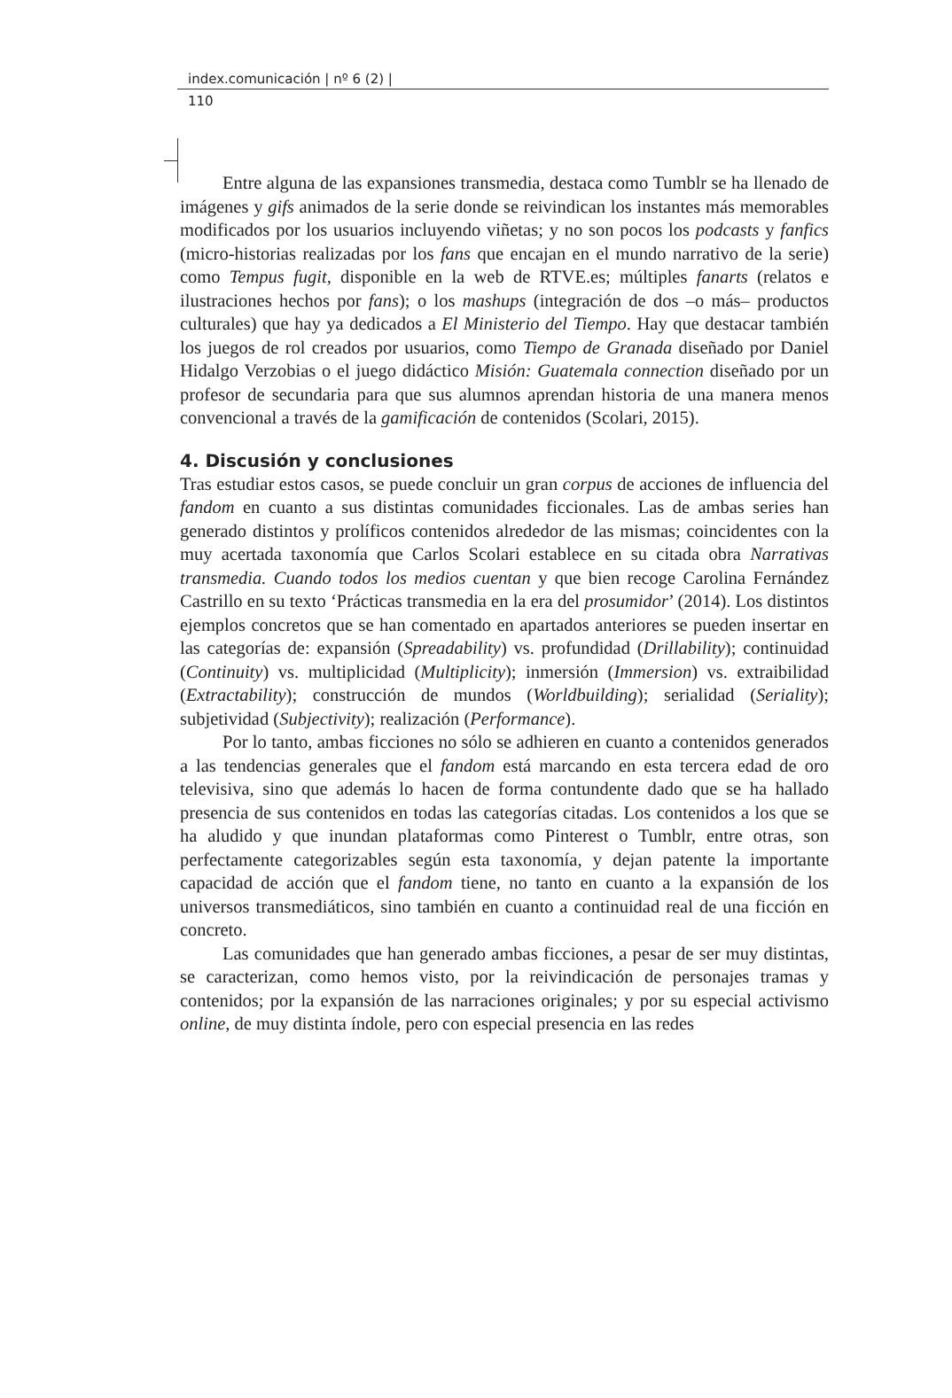index.comunicación | nº 6 (2) |
110
Entre alguna de las expansiones transmedia, destaca como Tumblr se ha llenado de imágenes y gifs animados de la serie donde se reivindican los instantes más memorables modificados por los usuarios incluyendo viñetas; y no son pocos los podcasts y fanfics (micro-historias realizadas por los fans que encajan en el mundo narrativo de la serie) como Tempus fugit, disponible en la web de RTVE.es; múltiples fanarts (relatos e ilustraciones hechos por fans); o los mashups (integración de dos –o más– productos culturales) que hay ya dedicados a El Ministerio del Tiempo. Hay que destacar también los juegos de rol creados por usuarios, como Tiempo de Granada diseñado por Daniel Hidalgo Verzobias o el juego didáctico Misión: Guatemala connection diseñado por un profesor de secundaria para que sus alumnos aprendan historia de una manera menos convencional a través de la gamificación de contenidos (Scolari, 2015).
4. Discusión y conclusiones
Tras estudiar estos casos, se puede concluir un gran corpus de acciones de influencia del fandom en cuanto a sus distintas comunidades ficcionales. Las de ambas series han generado distintos y prolíficos contenidos alrededor de las mismas; coincidentes con la muy acertada taxonomía que Carlos Scolari establece en su citada obra Narrativas transmedia. Cuando todos los medios cuentan y que bien recoge Carolina Fernández Castrillo en su texto ‘Prácticas transmedia en la era del prosumidor’ (2014). Los distintos ejemplos concretos que se han comentado en apartados anteriores se pueden insertar en las categorías de: expansión (Spreadability) vs. profundidad (Drillability); continuidad (Continuity) vs. multiplicidad (Multiplicity); inmersión (Immersion) vs. extraibilidad (Extractability); construcción de mundos (Worldbuilding); serialidad (Seriality); subjetividad (Subjectivity); realización (Performance).
Por lo tanto, ambas ficciones no sólo se adhieren en cuanto a contenidos generados a las tendencias generales que el fandom está marcando en esta tercera edad de oro televisiva, sino que además lo hacen de forma contundente dado que se ha hallado presencia de sus contenidos en todas las categorías citadas. Los contenidos a los que se ha aludido y que inundan plataformas como Pinterest o Tumblr, entre otras, son perfectamente categorizables según esta taxonomía, y dejan patente la importante capacidad de acción que el fandom tiene, no tanto en cuanto a la expansión de los universos transmediáticos, sino también en cuanto a continuidad real de una ficción en concreto.
Las comunidades que han generado ambas ficciones, a pesar de ser muy distintas, se caracterizan, como hemos visto, por la reivindicación de personajes tramas y contenidos; por la expansión de las narraciones originales; y por su especial activismo online, de muy distinta índole, pero con especial presencia en las redes